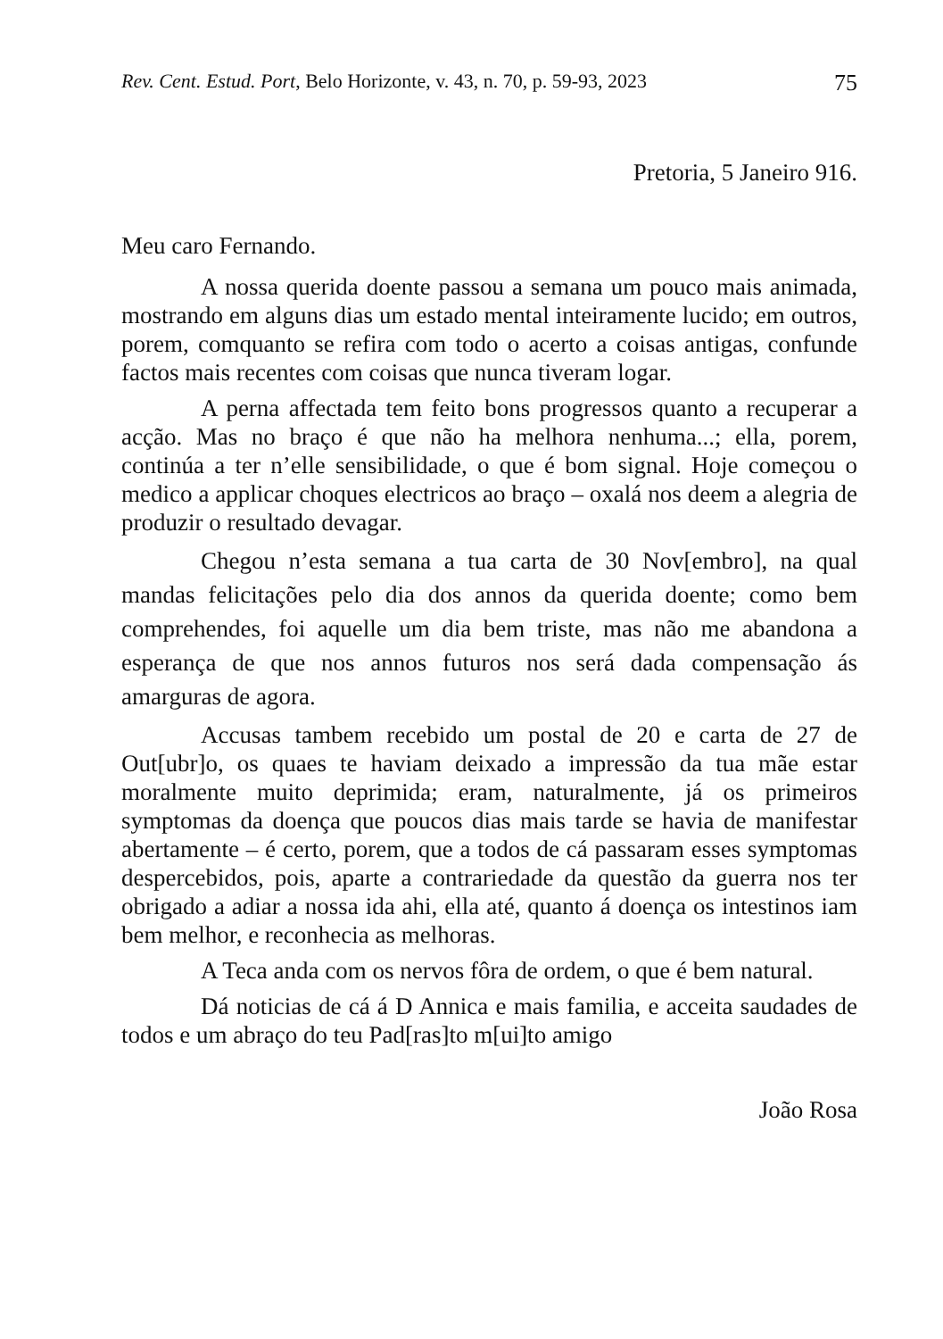Rev. Cent. Estud. Port, Belo Horizonte, v. 43, n. 70, p. 59-93, 2023 75
Pretoria, 5 Janeiro 916.
Meu caro Fernando.
A nossa querida doente passou a semana um pouco mais animada, mostrando em alguns dias um estado mental inteiramente lucido; em outros, porem, comquanto se refira com todo o acerto a coisas antigas, confunde factos mais recentes com coisas que nunca tiveram logar.
A perna affectada tem feito bons progressos quanto a recuperar a acção. Mas no braço é que não ha melhora nenhuma...; ella, porem, continúa a ter n’elle sensibilidade, o que é bom signal. Hoje começou o medico a applicar choques electricos ao braço – oxalá nos deem a alegria de produzir o resultado devagar.
Chegou n’esta semana a tua carta de 30 Nov[embro], na qual mandas felicitações pelo dia dos annos da querida doente; como bem comprehendes, foi aquelle um dia bem triste, mas não me abandona a esperança de que nos annos futuros nos será dada compensação ás amarguras de agora.
Accusas tambem recebido um postal de 20 e carta de 27 de Out[ubr]o, os quaes te haviam deixado a impressão da tua mãe estar moralmente muito deprimida; eram, naturalmente, já os primeiros symptomas da doença que poucos dias mais tarde se havia de manifestar abertamente – é certo, porem, que a todos de cá passaram esses symptomas despercebidos, pois, aparte a contrariedade da questão da guerra nos ter obrigado a adiar a nossa ida ahi, ella até, quanto á doença os intestinos iam bem melhor, e reconhecia as melhoras.
A Teca anda com os nervos fôra de ordem, o que é bem natural.
Dá noticias de cá á D Annica e mais familia, e acceita saudades de todos e um abraço do teu Pad[ras]to m[ui]to amigo
João Rosa